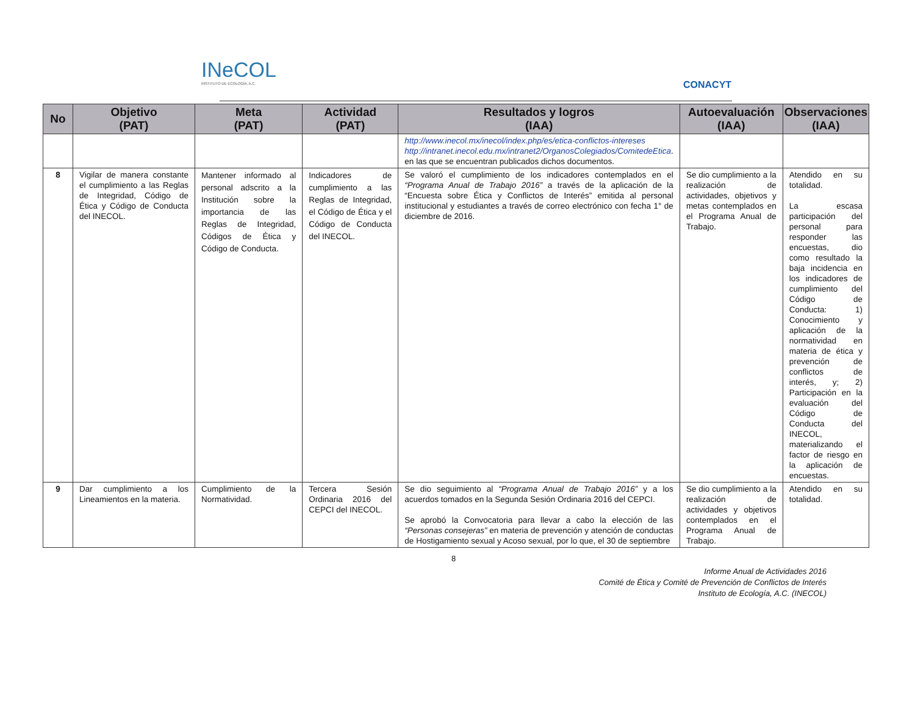INeCOL
INSTITUTO DE ECOLOGÍA, A.C.
CONACYT
| No | Objetivo (PAT) | Meta (PAT) | Actividad (PAT) | Resultados y logros (IAA) | Autoevaluación (IAA) | Observaciones (IAA) |
| --- | --- | --- | --- | --- | --- | --- |
| | | | | http://www.inecol.mx/inecol/index.php/es/etica-conflictos-intereses http://intranet.inecol.edu.mx/intranet2/OrganosColegiados/ComitedeEtica . en las que se encuentran publicados dichos documentos. | | |
| 8 | Vigilar de manera constante el cumplimiento a las Reglas de Integridad, Código de Ética y Código de Conducta del INECOL. | Mantener informado al personal adscrito a la Institución sobre la importancia de las Reglas de Integridad, Códigos de Ética y Código de Conducta. | Indicadores de cumplimiento a las Reglas de Integridad, el Código de Ética y el Código de Conducta del INECOL. | Se valoró el cumplimiento de los indicadores contemplados en el “Programa Anual de Trabajo 2016” a través de la aplicación de la “Encuesta sobre Ética y Conflictos de Interés” emitida al personal institucional y estudiantes a través de correo electrónico con fecha 1° de diciembre de 2016. | Se dio cumplimiento a la realización de actividades, objetivos y metas contemplados en el Programa Anual de Trabajo. | Atendido en su totalidad. La escasa participación del personal para responder las encuestas, dio como resultado la baja incidencia en los indicadores de cumplimiento del Código de Conducta: 1) Conocimiento y aplicación de la normatividad en materia de ética y prevención de conflictos de interés, y; 2) Participación en la evaluación del Código de Conducta del INECOL, materializando el factor de riesgo en la aplicación de encuestas. |
| 9 | Dar cumplimiento a los Lineamientos en la materia. | Cumplimiento de la Normatividad. | Tercera Sesión Ordinaria 2016 del CEPCI del INECOL. | Se dio seguimiento al “Programa Anual de Trabajo 2016” y a los acuerdos tomados en la Segunda Sesión Ordinaria 2016 del CEPCI. Se aprobó la Convocatoria para llevar a cabo la elección de las “Personas consejeras” en materia de prevención y atención de conductas de Hostigamiento sexual y Acoso sexual, por lo que, el 30 de septiembre | Se dio cumplimiento a la realización de actividades y objetivos contemplados en el Programa Anual de Trabajo. | Atendido en su totalidad. |
8
Informe Anual de Actividades 2016
Comité de Ética y Comité de Prevención de Conflictos de Interés
Instituto de Ecología, A.C. (INECOL)